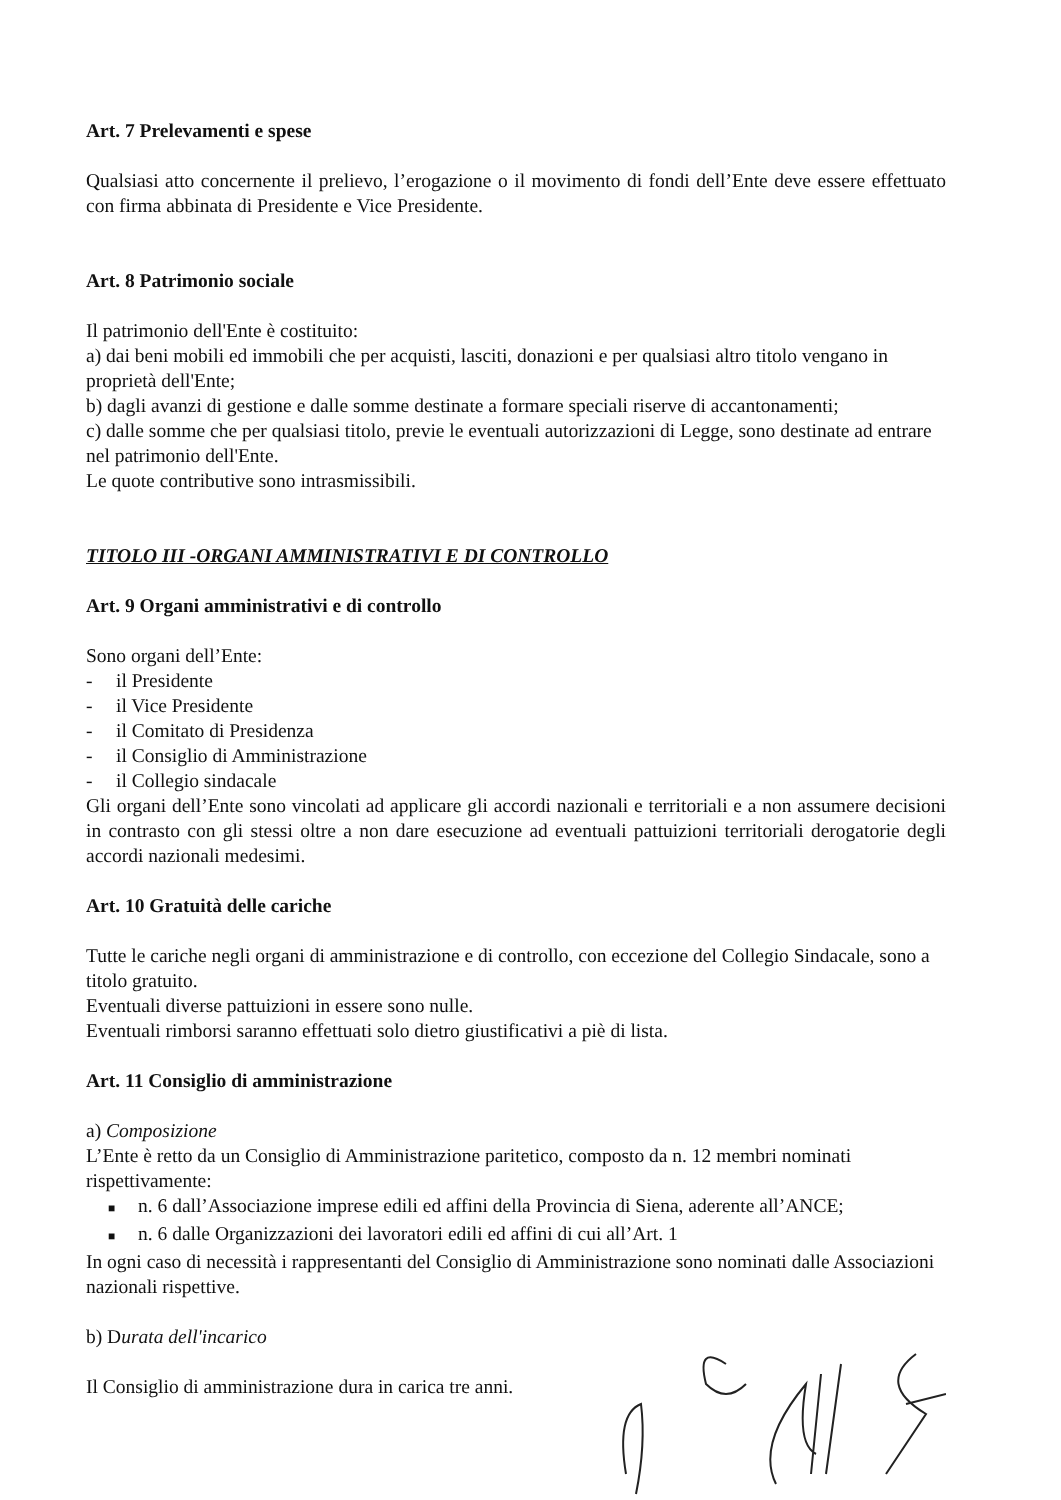Art. 7 Prelevamenti e spese
Qualsiasi atto concernente il prelievo, l’erogazione o il movimento di fondi dell’Ente deve essere effettuato con firma abbinata di Presidente e Vice Presidente.
Art. 8 Patrimonio sociale
Il patrimonio dell'Ente è costituito:
a) dai beni mobili ed immobili che per acquisti, lasciti, donazioni e per qualsiasi altro titolo vengano in proprietà dell'Ente;
b) dagli avanzi di gestione e dalle somme destinate a formare speciali riserve di accantonamenti;
c) dalle somme che per qualsiasi titolo, previe le eventuali autorizzazioni di Legge, sono destinate ad entrare nel patrimonio dell'Ente.
Le quote contributive sono intrasmissibili.
TITOLO III -ORGANI AMMINISTRATIVI E DI CONTROLLO
Art. 9 Organi amministrativi e di controllo
Sono organi dell’Ente:
- il Presidente
- il Vice Presidente
- il Comitato di Presidenza
- il Consiglio di Amministrazione
- il Collegio sindacale
Gli organi dell’Ente sono vincolati ad applicare gli accordi nazionali e territoriali e a non assumere decisioni in contrasto con gli stessi oltre a non dare esecuzione ad eventuali pattuizioni territoriali derogatorie degli accordi nazionali medesimi.
Art. 10 Gratuità delle cariche
Tutte le cariche negli organi di amministrazione e di controllo, con eccezione del Collegio Sindacale, sono a titolo gratuito.
Eventuali diverse pattuizioni in essere sono nulle.
Eventuali rimborsi saranno effettuati solo dietro giustificativi a piè di lista.
Art. 11 Consiglio di amministrazione
a) Composizione
L’Ente è retto da un Consiglio di Amministrazione paritetico, composto da n. 12 membri nominati rispettivamente:
■ n. 6 dall’Associazione imprese edili ed affini della Provincia di Siena, aderente all’ANCE;
■ n. 6 dalle Organizzazioni dei lavoratori edili ed affini di cui all’Art. 1
In ogni caso di necessità i rappresentanti del Consiglio di Amministrazione sono nominati dalle Associazioni nazionali rispettive.
b) Durata dell'incarico
Il Consiglio di amministrazione dura in carica tre anni.